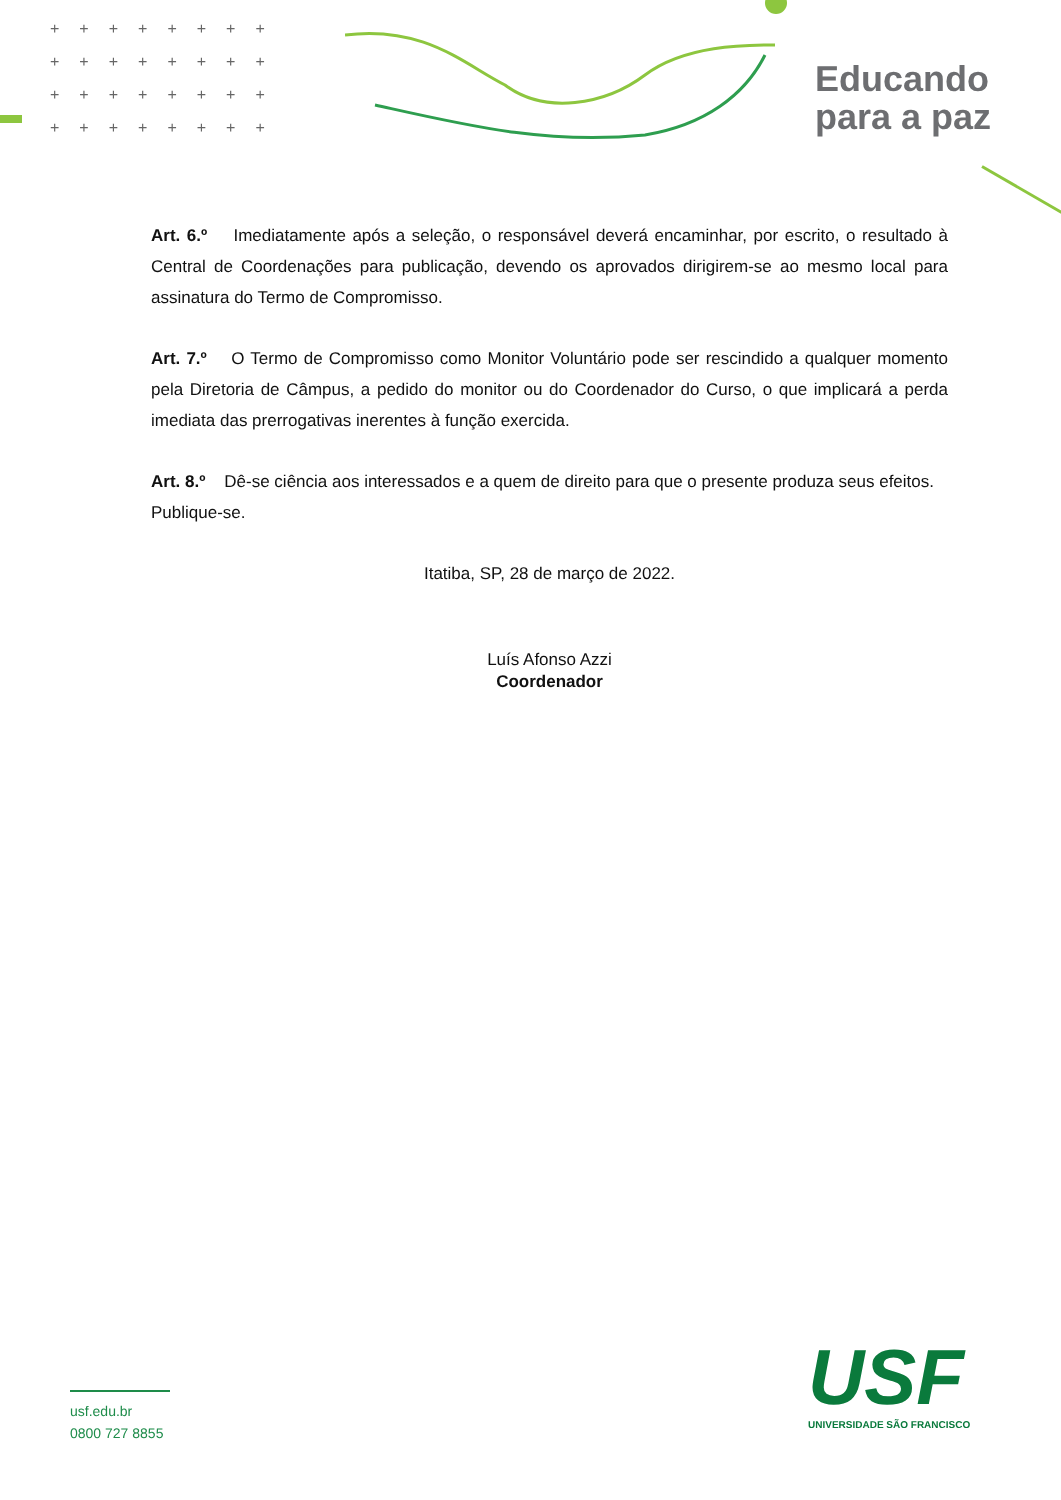++++++++
++++++++
++++++++
++++++++
Educando
para a paz
Art. 6.º Imediatamente após a seleção, o responsável deverá encaminhar, por escrito, o resultado à Central de Coordenações para publicação, devendo os aprovados dirigirem-se ao mesmo local para assinatura do Termo de Compromisso.
Art. 7.º O Termo de Compromisso como Monitor Voluntário pode ser rescindido a qualquer momento pela Diretoria de Câmpus, a pedido do monitor ou do Coordenador do Curso, o que implicará a perda imediata das prerrogativas inerentes à função exercida.
Art. 8.º Dê-se ciência aos interessados e a quem de direito para que o presente produza seus efeitos.
Publique-se.
Itatiba, SP, 28 de março de 2022.
Luís Afonso Azzi
Coordenador
usf.edu.br
0800 727 8855
USF
UNIVERSIDADE SÃO FRANCISCO